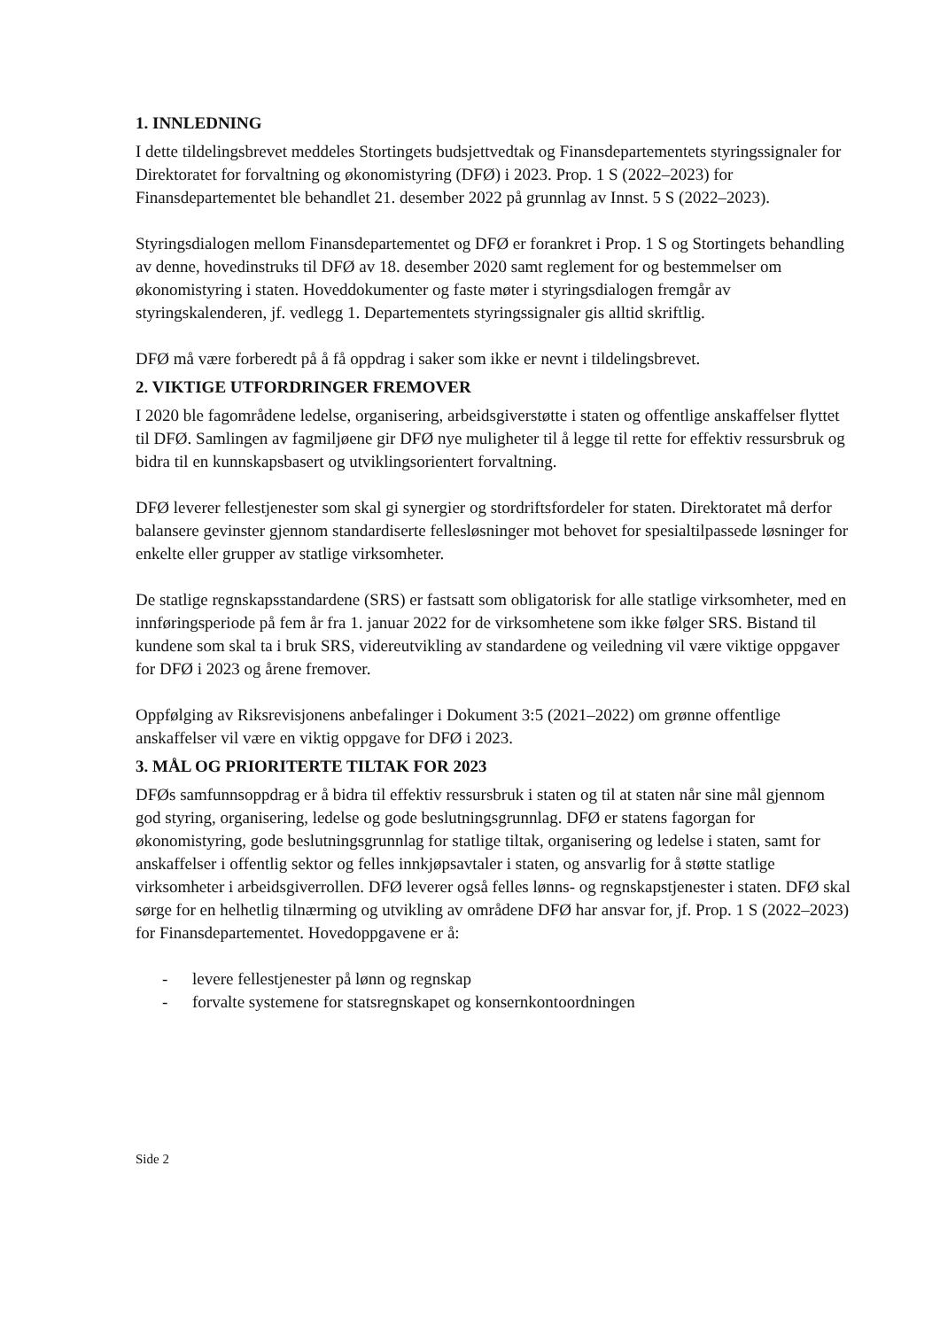1. INNLEDNING
I dette tildelingsbrevet meddeles Stortingets budsjettvedtak og Finansdepartementets styringssignaler for Direktoratet for forvaltning og økonomistyring (DFØ) i 2023. Prop. 1 S (2022–2023) for Finansdepartementet ble behandlet 21. desember 2022 på grunnlag av Innst. 5 S (2022–2023).
Styringsdialogen mellom Finansdepartementet og DFØ er forankret i Prop. 1 S og Stortingets behandling av denne, hovedinstruks til DFØ av 18. desember 2020 samt reglement for og bestemmelser om økonomistyring i staten. Hoveddokumenter og faste møter i styringsdialogen fremgår av styringskalenderen, jf. vedlegg 1. Departementets styringssignaler gis alltid skriftlig.
DFØ må være forberedt på å få oppdrag i saker som ikke er nevnt i tildelingsbrevet.
2. VIKTIGE UTFORDRINGER FREMOVER
I 2020 ble fagområdene ledelse, organisering, arbeidsgiverstøtte i staten og offentlige anskaffelser flyttet til DFØ. Samlingen av fagmiljøene gir DFØ nye muligheter til å legge til rette for effektiv ressursbruk og bidra til en kunnskapsbasert og utviklingsorientert forvaltning.
DFØ leverer fellestjenester som skal gi synergier og stordriftsfordeler for staten. Direktoratet må derfor balansere gevinster gjennom standardiserte fellesløsninger mot behovet for spesialtilpassede løsninger for enkelte eller grupper av statlige virksomheter.
De statlige regnskapsstandardene (SRS) er fastsatt som obligatorisk for alle statlige virksomheter, med en innføringsperiode på fem år fra 1. januar 2022 for de virksomhetene som ikke følger SRS. Bistand til kundene som skal ta i bruk SRS, videreutvikling av standardene og veiledning vil være viktige oppgaver for DFØ i 2023 og årene fremover.
Oppfølging av Riksrevisjonens anbefalinger i Dokument 3:5 (2021–2022) om grønne offentlige anskaffelser vil være en viktig oppgave for DFØ i 2023.
3. MÅL OG PRIORITERTE TILTAK FOR 2023
DFØs samfunnsoppdrag er å bidra til effektiv ressursbruk i staten og til at staten når sine mål gjennom god styring, organisering, ledelse og gode beslutningsgrunnlag. DFØ er statens fagorgan for økonomistyring, gode beslutningsgrunnlag for statlige tiltak, organisering og ledelse i staten, samt for anskaffelser i offentlig sektor og felles innkjøpsavtaler i staten, og ansvarlig for å støtte statlige virksomheter i arbeidsgiverrollen. DFØ leverer også felles lønns- og regnskapstjenester i staten. DFØ skal sørge for en helhetlig tilnærming og utvikling av områdene DFØ har ansvar for, jf. Prop. 1 S (2022–2023) for Finansdepartementet. Hovedoppgavene er å:
- levere fellestjenester på lønn og regnskap
- forvalte systemene for statsregnskapet og konsernkontoordningen
Side 2